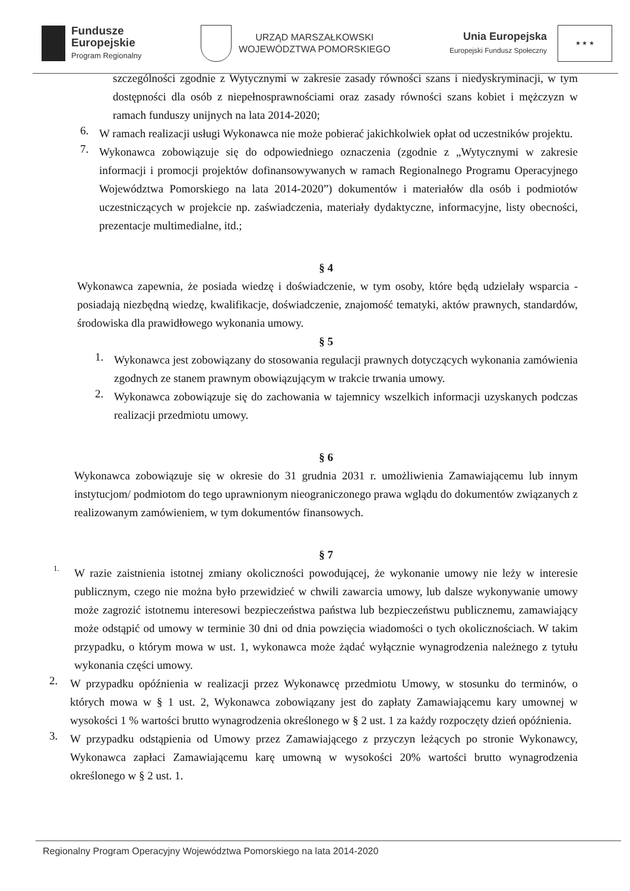Fundusze
Europejskie
Program Regionalny
URZĄD MARSZAŁKOWSKI
WOJEWÓDZTWA POMORSKIEGO
Unia Europejska
Europejski Fundusz Społeczny
★ ★ ★
szczególności zgodnie z Wytycznymi w zakresie zasady równości szans i niedyskryminacji, w tym dostępności dla osób z niepełnosprawnościami oraz zasady równości szans kobiet i mężczyzn w ramach funduszy unijnych na lata 2014-2020;
6.
W ramach realizacji usługi Wykonawca nie może pobierać jakichkolwiek opłat od uczestników projektu.
7.
Wykonawca zobowiązuje się do odpowiedniego oznaczenia (zgodnie z „Wytycznymi w zakresie informacji i promocji projektów dofinansowywanych w ramach Regionalnego Programu Operacyjnego Województwa Pomorskiego na lata 2014-2020”) dokumentów i materiałów dla osób i podmiotów uczestniczących w projekcie np. zaświadczenia, materiały dydaktyczne, informacyjne, listy obecności, prezentacje multimedialne, itd.;
§ 4
Wykonawca zapewnia, że posiada wiedzę i doświadczenie, w tym osoby, które będą udzielały wsparcia - posiadają niezbędną wiedzę, kwalifikacje, doświadczenie, znajomość tematyki, aktów prawnych, standardów, środowiska dla prawidłowego wykonania umowy.
§ 5
1.
Wykonawca jest zobowiązany do stosowania regulacji prawnych dotyczących wykonania zamówienia zgodnych ze stanem prawnym obowiązującym w trakcie trwania umowy.
2.
Wykonawca zobowiązuje się do zachowania w tajemnicy wszelkich informacji uzyskanych podczas realizacji przedmiotu umowy.
§ 6
Wykonawca zobowiązuje się w okresie do 31 grudnia 2031 r. umożliwienia Zamawiającemu lub innym instytucjom/ podmiotom do tego uprawnionym nieograniczonego prawa wglądu do dokumentów związanych z realizowanym zamówieniem, w tym dokumentów finansowych.
§ 7
1.
W razie zaistnienia istotnej zmiany okoliczności powodującej, że wykonanie umowy nie leży w interesie publicznym, czego nie można było przewidzieć w chwili zawarcia umowy, lub dalsze wykonywanie umowy może zagrozić istotnemu interesowi bezpieczeństwa państwa lub bezpieczeństwu publicznemu, zamawiający może odstąpić od umowy w terminie 30 dni od dnia powzięcia wiadomości o tych okolicznościach. W takim przypadku, o którym mowa w ust. 1, wykonawca może żądać wyłącznie wynagrodzenia należnego z tytułu wykonania części umowy.
2.
W przypadku opóźnienia w realizacji przez Wykonawcę przedmiotu Umowy, w stosunku do terminów, o których mowa w § 1 ust. 2, Wykonawca zobowiązany jest do zapłaty Zamawiającemu kary umownej w wysokości 1 % wartości brutto wynagrodzenia określonego w § 2 ust. 1 za każdy rozpoczęty dzień opóźnienia.
3.
W przypadku odstąpienia od Umowy przez Zamawiającego z przyczyn leżących po stronie Wykonawcy, Wykonawca zapłaci Zamawiającemu karę umowną w wysokości 20% wartości brutto wynagrodzenia określonego w § 2 ust. 1.
Regionalny Program Operacyjny Województwa Pomorskiego na lata 2014-2020